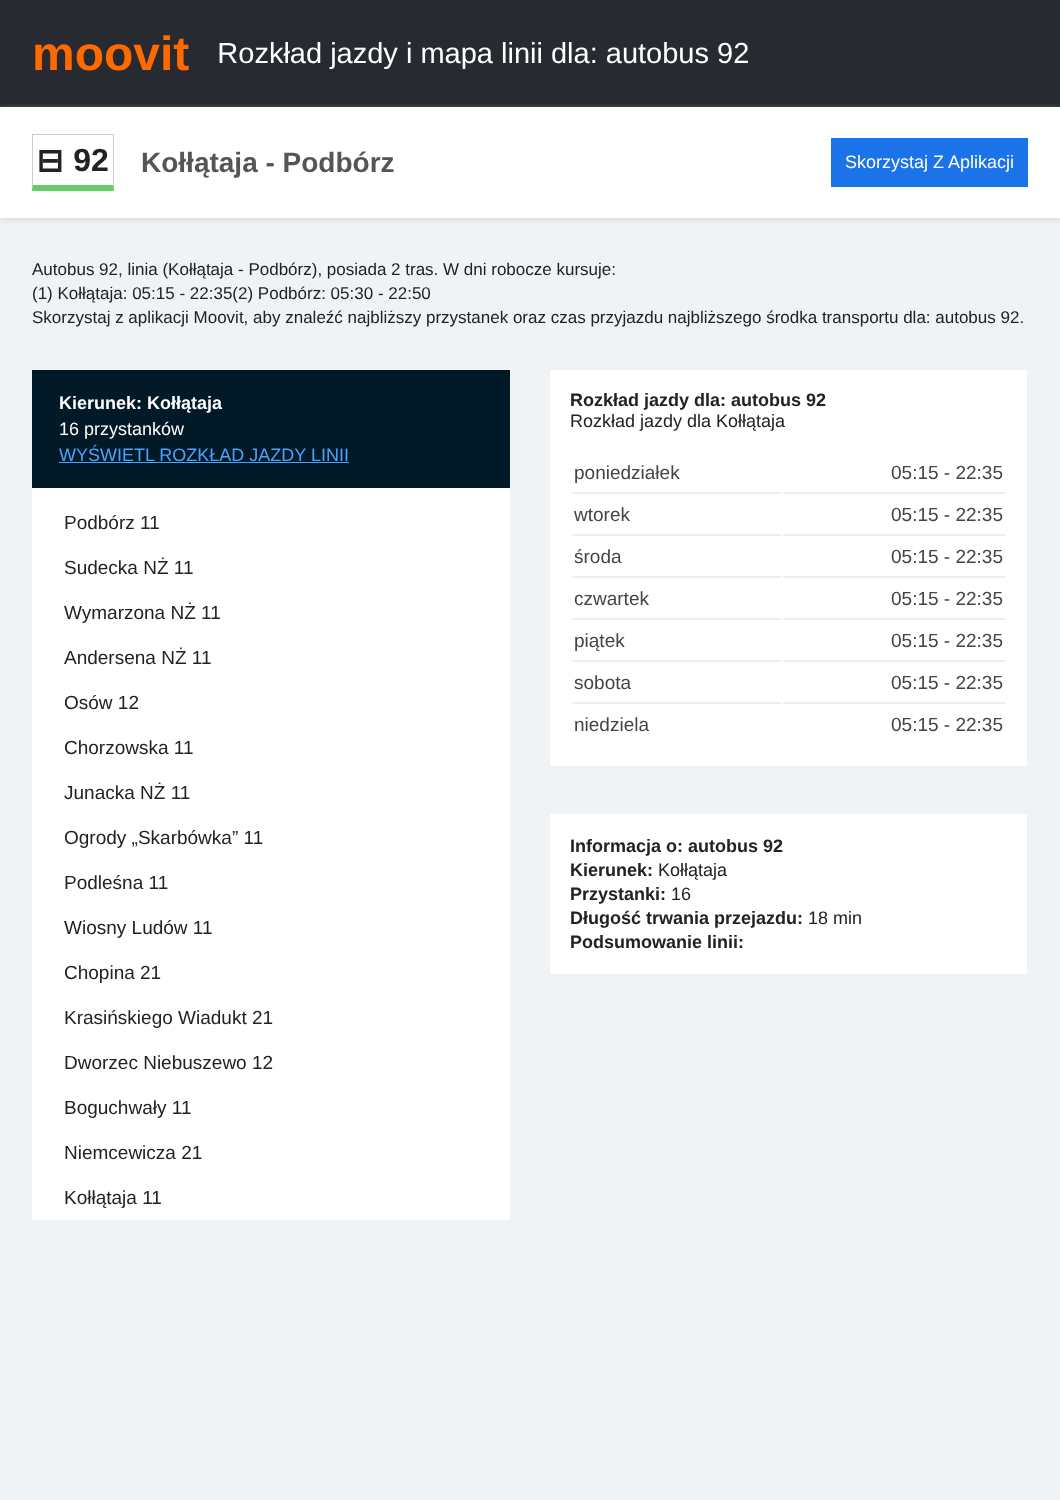moovit
Rozkład jazdy i mapa linii dla: autobus 92
⊟ 92
Kołłątaja - Podbórz
Skorzystaj Z Aplikacji
Autobus 92, linia (Kołłątaja - Podbórz), posiada 2 tras. W dni robocze kursuje:
(1) Kołłątaja: 05:15 - 22:35(2) Podbórz: 05:30 - 22:50
Skorzystaj z aplikacji Moovit, aby znaleźć najbliższy przystanek oraz czas przyjazdu najbliższego środka transportu dla: autobus 92.
Kierunek: Kołłątaja
16 przystanków
WYŚWIETL ROZKŁAD JAZDY LINII
Podbórz 11
Sudecka NŻ 11
Wymarzona NŻ 11
Andersena NŻ 11
Osów 12
Chorzowska 11
Junacka NŻ 11
Ogrody „Skarbówka” 11
Podleśna 11
Wiosny Ludów 11
Chopina 21
Krasińskiego Wiadukt 21
Dworzec Niebuszewo 12
Boguchwały 11
Niemcewicza 21
Kołłątaja 11
Rozkład jazdy dla: autobus 92
Rozkład jazdy dla Kołłątaja
| poniedziałek | 05:15 - 22:35 |
| wtorek | 05:15 - 22:35 |
| środa | 05:15 - 22:35 |
| czwartek | 05:15 - 22:35 |
| piątek | 05:15 - 22:35 |
| sobota | 05:15 - 22:35 |
| niedziela | 05:15 - 22:35 |
Informacja o: autobus 92
Kierunek: Kołłątaja
Przystanki: 16
Długość trwania przejazdu: 18 min
Podsumowanie linii: